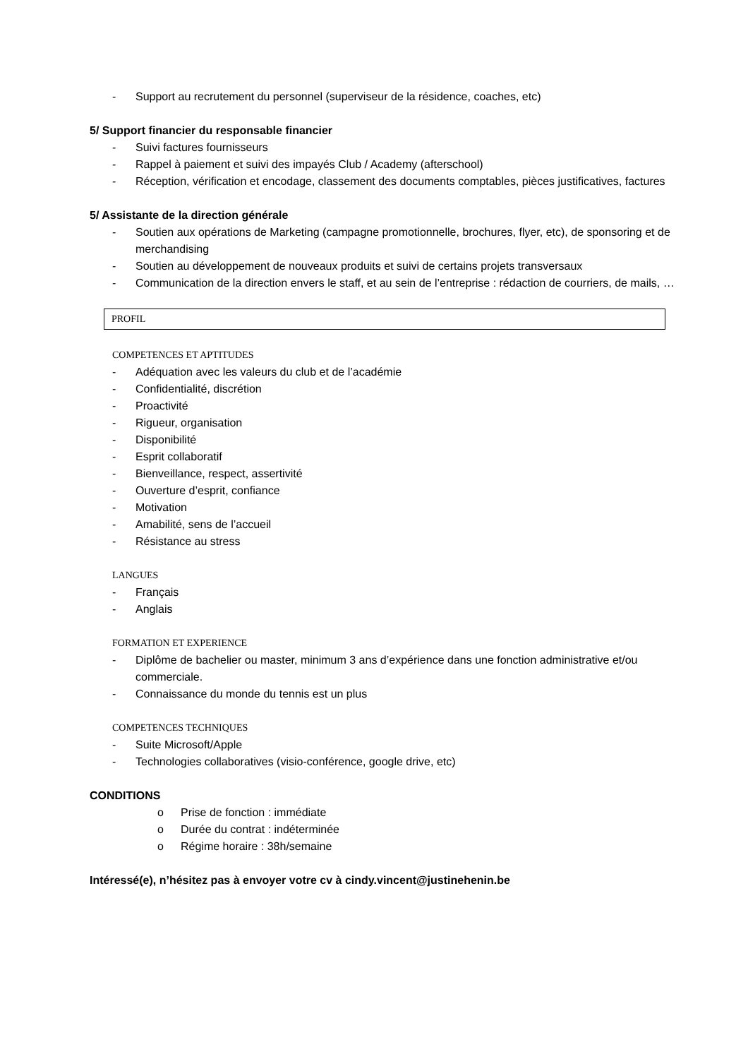- Support au recrutement du personnel (superviseur de la résidence, coaches, etc)
5/ Support financier du responsable financier
- Suivi factures fournisseurs
- Rappel à paiement et suivi des impayés Club / Academy (afterschool)
- Réception, vérification et encodage, classement des documents comptables, pièces justificatives, factures
5/ Assistante de la direction générale
- Soutien aux opérations de Marketing (campagne promotionnelle, brochures, flyer, etc), de sponsoring et de merchandising
- Soutien au développement de nouveaux produits et suivi de certains projets transversaux
- Communication de la direction envers le staff, et au sein de l’entreprise : rédaction de courriers, de mails, …
PROFIL
COMPETENCES ET APTITUDES
- Adéquation avec les valeurs du club et de l’académie
- Confidentialité, discrétion
- Proactivité
- Rigueur, organisation
- Disponibilité
- Esprit collaboratif
- Bienveillance, respect, assertivité
- Ouverture d’esprit, confiance
- Motivation
- Amabilité, sens de l’accueil
- Résistance au stress
LANGUES
- Français
- Anglais
FORMATION ET EXPERIENCE
- Diplôme de bachelier ou master, minimum 3 ans d’expérience dans une fonction administrative et/ou commerciale.
- Connaissance du monde du tennis est un plus
COMPETENCES TECHNIQUES
- Suite Microsoft/Apple
- Technologies collaboratives (visio-conférence, google drive, etc)
CONDITIONS
o Prise de fonction : immédiate
o Durée du contrat : indéterminée
o Régime horaire : 38h/semaine
Intéressé(e), n’hésitez pas à envoyer votre cv à cindy.vincent@justinehenin.be